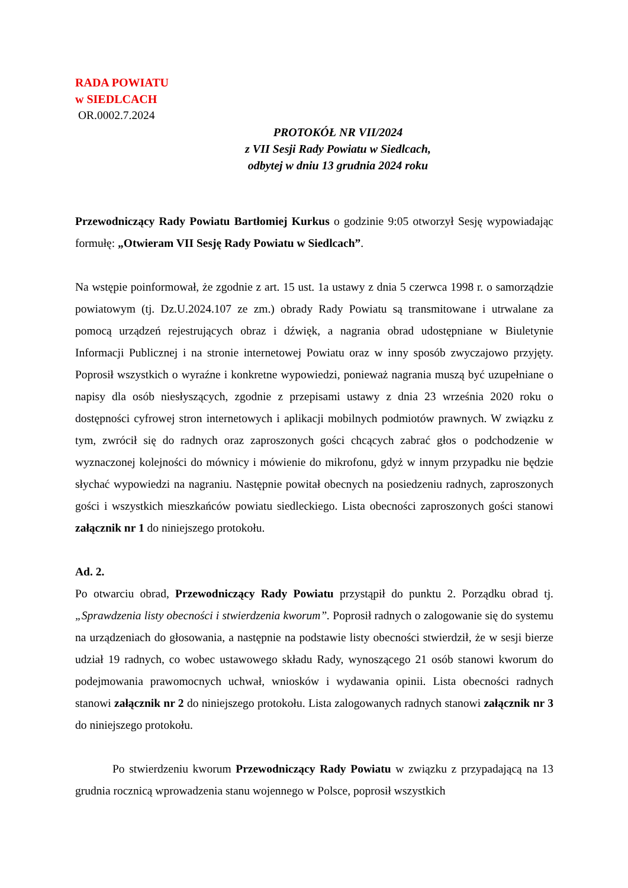RADA POWIATU
w SIEDLCACH
OR.0002.7.2024
PROTOKÓŁ NR VII/2024
z VII Sesji Rady Powiatu w Siedlcach,
odbytej w dniu 13 grudnia 2024 roku
Przewodniczący Rady Powiatu Bartłomiej Kurkus o godzinie 9:05 otworzył Sesję wypowiadając formułę: „Otwieram VII Sesję Rady Powiatu w Siedlcach”.
Na wstępie poinformował, że zgodnie z art. 15 ust. 1a ustawy z dnia 5 czerwca 1998 r. o samorządzie powiatowym (tj. Dz.U.2024.107 ze zm.) obrady Rady Powiatu są transmitowane i utrwalane za pomocą urządzeń rejestrujących obraz i dźwięk, a nagrania obrad udostępniane w Biuletynie Informacji Publicznej i na stronie internetowej Powiatu oraz w inny sposób zwyczajowo przyjęty. Poprosił wszystkich o wyraźne i konkretne wypowiedzi, ponieważ nagrania muszą być uzupełniane o napisy dla osób niesłyszących, zgodnie z przepisami ustawy z dnia 23 września 2020 roku o dostępności cyfrowej stron internetowych i aplikacji mobilnych podmiotów prawnych. W związku z tym, zwrócił się do radnych oraz zaproszonych gości chcących zabrać głos o podchodzenie w wyznaczonej kolejności do mównicy i mówienie do mikrofonu, gdyż w innym przypadku nie będzie słychać wypowiedzi na nagraniu. Następnie powitał obecnych na posiedzeniu radnych, zaproszonych gości i wszystkich mieszkańców powiatu siedleckiego. Lista obecności zaproszonych gości stanowi załącznik nr 1 do niniejszego protokołu.
Ad. 2.
Po otwarciu obrad, Przewodniczący Rady Powiatu przystąpił do punktu 2. Porządku obrad tj. „Sprawdzenia listy obecności i stwierdzenia kworum”. Poprosił radnych o zalogowanie się do systemu na urządzeniach do głosowania, a następnie na podstawie listy obecności stwierdził, że w sesji bierze udział 19 radnych, co wobec ustawowego składu Rady, wynoszącego 21 osób stanowi kworum do podejmowania prawomocnych uchwał, wniosków i wydawania opinii. Lista obecności radnych stanowi załącznik nr 2 do niniejszego protokołu. Lista zalogowanych radnych stanowi załącznik nr 3 do niniejszego protokołu.
Po stwierdzeniu kworum Przewodniczący Rady Powiatu w związku z przypadającą na 13 grudnia rocznicą wprowadzenia stanu wojennego w Polsce, poprosił wszystkich